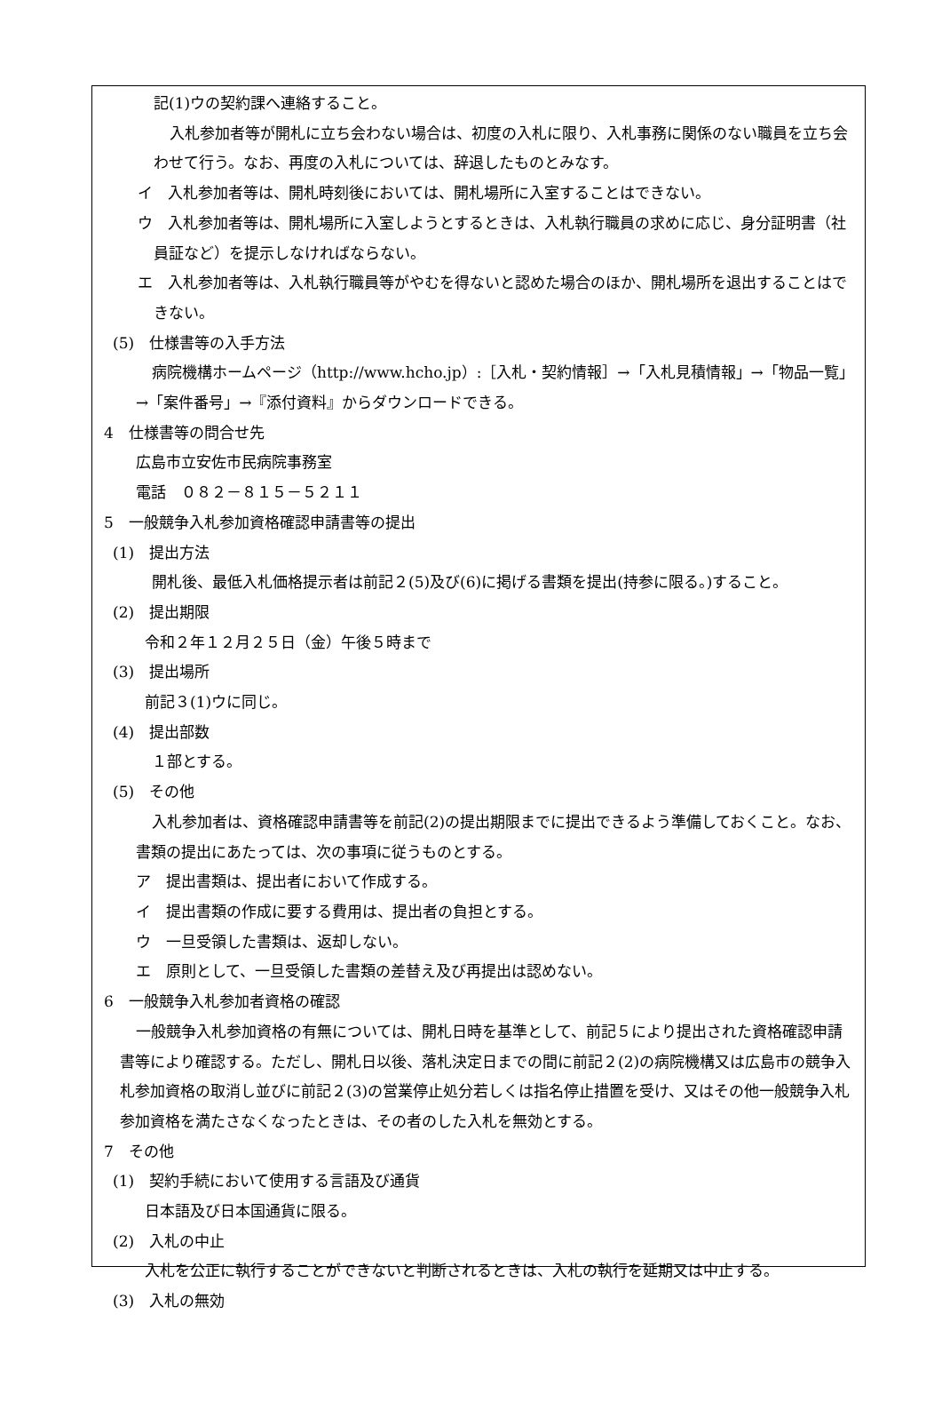記(1)ウの契約課へ連絡すること。
入札参加者等が開札に立ち会わない場合は、初度の入札に限り、入札事務に関係のない職員を立ち会わせて行う。なお、再度の入札については、辞退したものとみなす。
イ　入札参加者等は、開札時刻後においては、開札場所に入室することはできない。
ウ　入札参加者等は、開札場所に入室しようとするときは、入札執行職員の求めに応じ、身分証明書（社員証など）を提示しなければならない。
エ　入札参加者等は、入札執行職員等がやむを得ないと認めた場合のほか、開札場所を退出することはできない。
(5)　仕様書等の入手方法
病院機構ホームページ（http://www.hcho.jp）:［入札・契約情報］→「入札見積情報」→「物品一覧」→「案件番号」→『添付資料』からダウンロードできる。
4　仕様書等の問合せ先
広島市立安佐市民病院事務室
電話　０８２－８１５－５２１１
5　一般競争入札参加資格確認申請書等の提出
(1)　提出方法
開札後、最低入札価格提示者は前記２(5)及び(6)に掲げる書類を提出(持参に限る。)すること。
(2)　提出期限
令和２年１２月２５日（金）午後５時まで
(3)　提出場所
前記３(1)ウに同じ。
(4)　提出部数
１部とする。
(5)　その他
入札参加者は、資格確認申請書等を前記(2)の提出期限までに提出できるよう準備しておくこと。なお、書類の提出にあたっては、次の事項に従うものとする。
ア　提出書類は、提出者において作成する。
イ　提出書類の作成に要する費用は、提出者の負担とする。
ウ　一旦受領した書類は、返却しない。
エ　原則として、一旦受領した書類の差替え及び再提出は認めない。
6　一般競争入札参加者資格の確認
一般競争入札参加資格の有無については、開札日時を基準として、前記５により提出された資格確認申請書等により確認する。ただし、開札日以後、落札決定日までの間に前記２(2)の病院機構又は広島市の競争入札参加資格の取消し並びに前記２(3)の営業停止処分若しくは指名停止措置を受け、又はその他一般競争入札参加資格を満たさなくなったときは、その者のした入札を無効とする。
7　その他
(1)　契約手続において使用する言語及び通貨
日本語及び日本国通貨に限る。
(2)　入札の中止
入札を公正に執行することができないと判断されるときは、入札の執行を延期又は中止する。
(3)　入札の無効